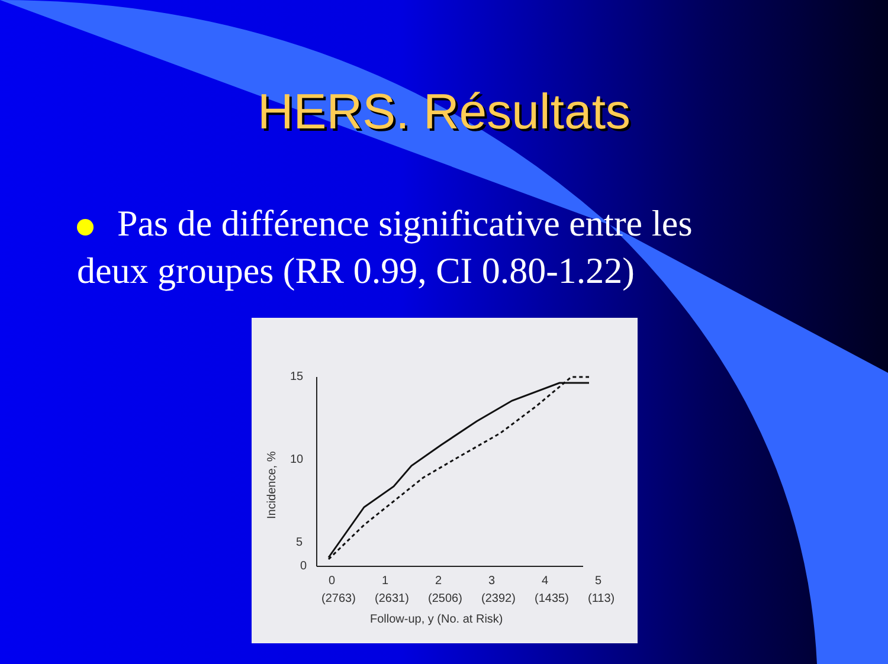HERS. Résultats
Pas de différence significative entre les deux groupes (RR 0.99, CI 0.80-1.22)
15
10
5
0
Incidence, %
0
1
2
3
4
5
(2763)
(2631)
(2506)
(2392)
(1435)
(113)
Follow-up, y (No. at Risk)